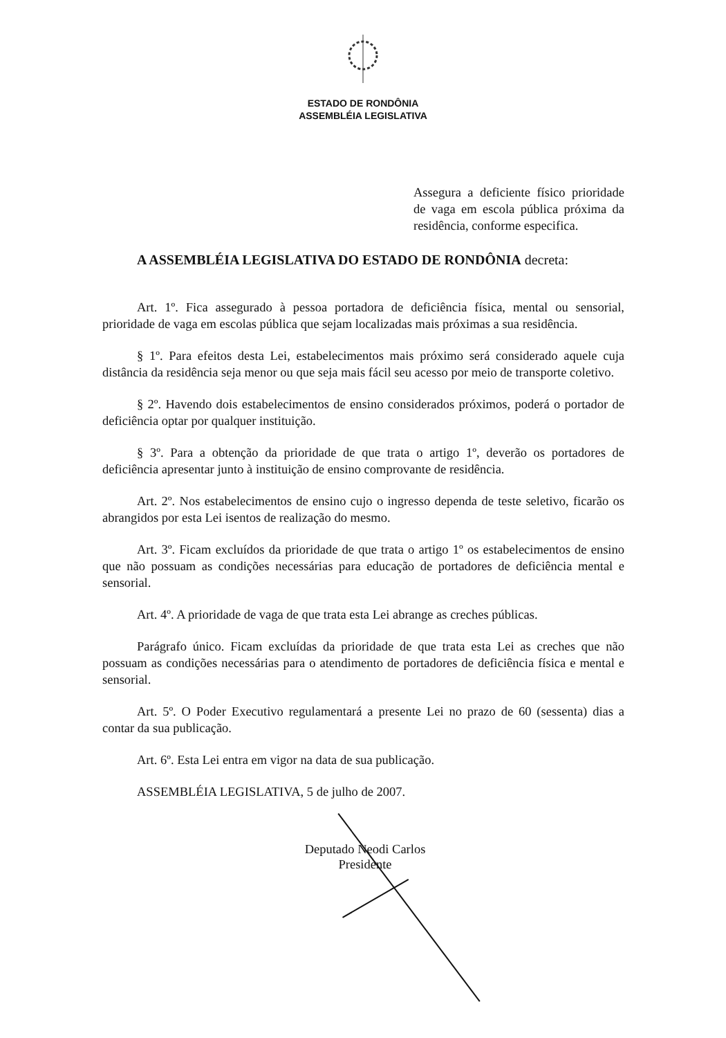ESTADO DE RONDÔNIA
ASSEMBLÉIA LEGISLATIVA
Assegura a deficiente físico prioridade de vaga em escola pública próxima da residência, conforme especifica.
A ASSEMBLÉIA LEGISLATIVA DO ESTADO DE RONDÔNIA decreta:
Art. 1º. Fica assegurado à pessoa portadora de deficiência física, mental ou sensorial, prioridade de vaga em escolas pública que sejam localizadas mais próximas a sua residência.
§ 1º. Para efeitos desta Lei, estabelecimentos mais próximo será considerado aquele cuja distância da residência seja menor ou que seja mais fácil seu acesso por meio de transporte coletivo.
§ 2º. Havendo dois estabelecimentos de ensino considerados próximos, poderá o portador de deficiência optar por qualquer instituição.
§ 3º. Para a obtenção da prioridade de que trata o artigo 1º, deverão os portadores de deficiência apresentar junto à instituição de ensino comprovante de residência.
Art. 2º. Nos estabelecimentos de ensino cujo o ingresso dependa de teste seletivo, ficarão os abrangidos por esta Lei isentos de realização do mesmo.
Art. 3º. Ficam excluídos da prioridade de que trata o artigo 1º os estabelecimentos de ensino que não possuam as condições necessárias para educação de portadores de deficiência mental e sensorial.
Art. 4º. A prioridade de vaga de que trata esta Lei abrange as creches públicas.
Parágrafo único. Ficam excluídas da prioridade de que trata esta Lei as creches que não possuam as condições necessárias para o atendimento de portadores de deficiência física e mental e sensorial.
Art. 5º. O Poder Executivo regulamentará a presente Lei no prazo de 60 (sessenta) dias a contar da sua publicação.
Art. 6º. Esta Lei entra em vigor na data de sua publicação.
ASSEMBLÉIA LEGISLATIVA, 5 de julho de 2007.
Deputado Neodi Carlos
Presidente